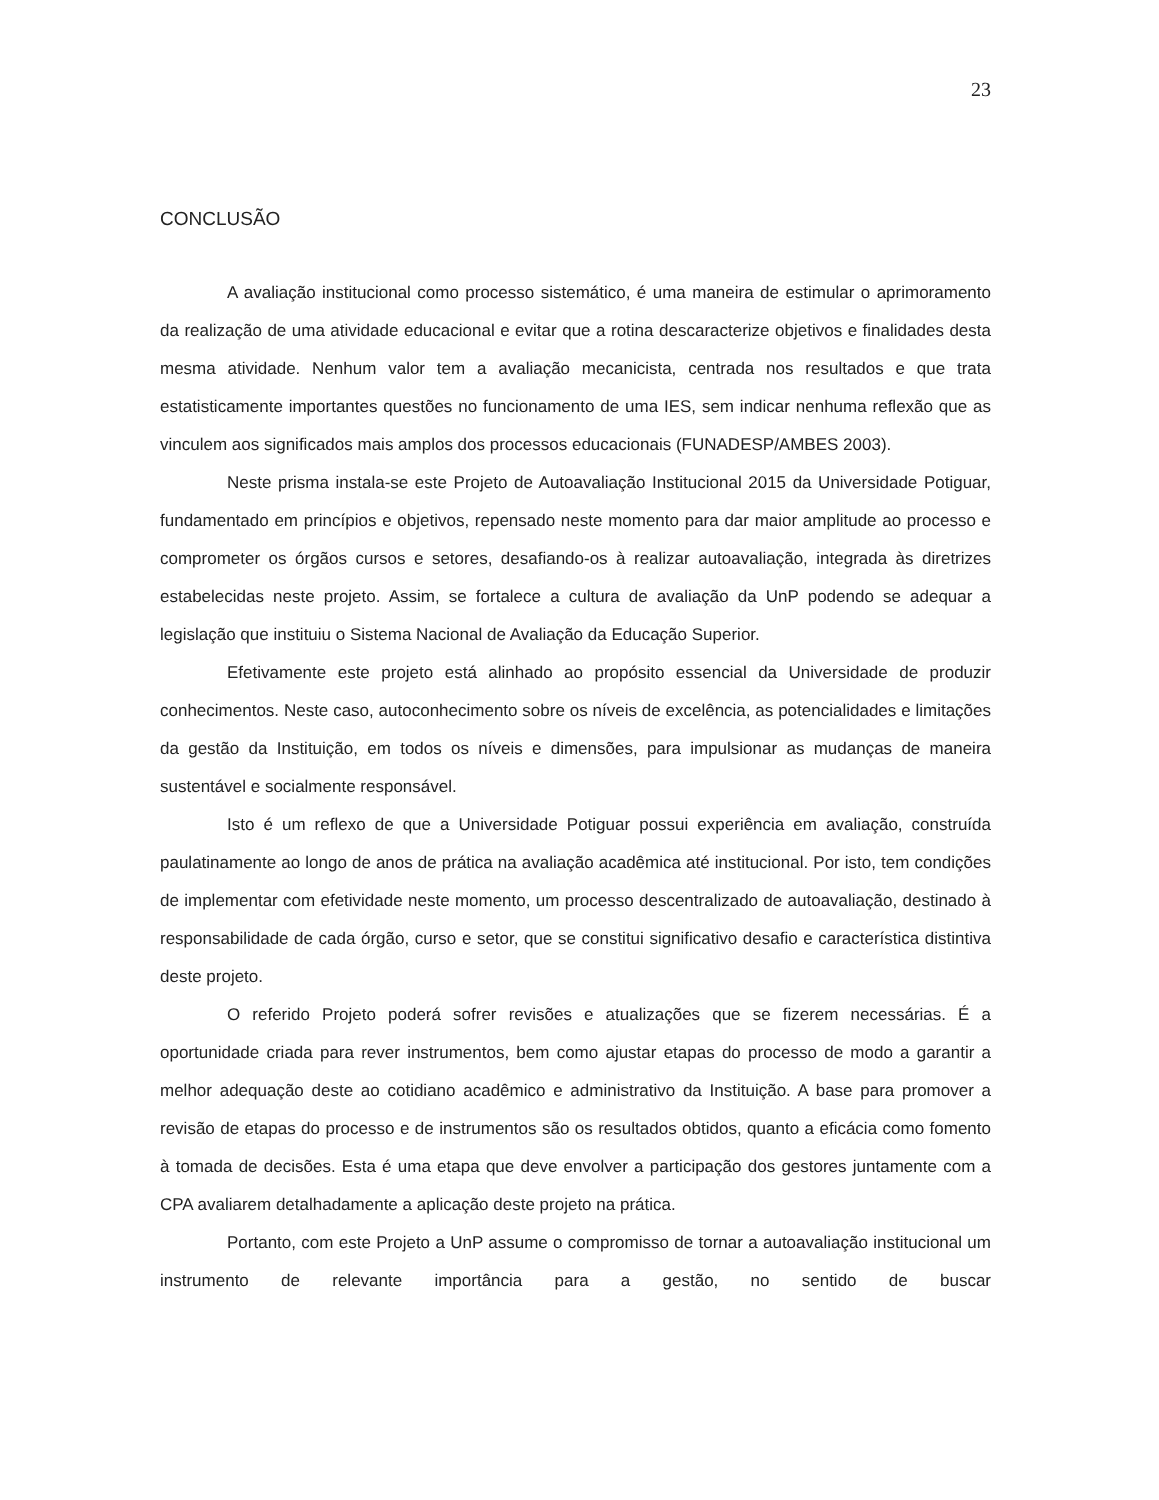23
CONCLUSÃO
A avaliação institucional como processo sistemático, é uma maneira de estimular o aprimoramento da realização de uma atividade educacional e evitar que a rotina descaracterize objetivos e finalidades desta mesma atividade. Nenhum valor tem a avaliação mecanicista, centrada nos resultados e que trata estatisticamente importantes questões no funcionamento de uma IES, sem indicar nenhuma reflexão que as vinculem aos significados mais amplos dos processos educacionais (FUNADESP/AMBES 2003).
Neste prisma instala-se este Projeto de Autoavaliação Institucional 2015 da Universidade Potiguar, fundamentado em princípios e objetivos, repensado neste momento para dar maior amplitude ao processo e comprometer os órgãos cursos e setores, desafiando-os à realizar autoavaliação, integrada às diretrizes estabelecidas neste projeto. Assim, se fortalece a cultura de avaliação da UnP podendo se adequar a legislação que instituiu o Sistema Nacional de Avaliação da Educação Superior.
Efetivamente este projeto está alinhado ao propósito essencial da Universidade de produzir conhecimentos. Neste caso, autoconhecimento sobre os níveis de excelência, as potencialidades e limitações da gestão da Instituição, em todos os níveis e dimensões, para impulsionar as mudanças de maneira sustentável e socialmente responsável.
Isto é um reflexo de que a Universidade Potiguar possui experiência em avaliação, construída paulatinamente ao longo de anos de prática na avaliação acadêmica até institucional. Por isto, tem condições de implementar com efetividade neste momento, um processo descentralizado de autoavaliação, destinado à responsabilidade de cada órgão, curso e setor, que se constitui significativo desafio e característica distintiva deste projeto.
O referido Projeto poderá sofrer revisões e atualizações que se fizerem necessárias. É a oportunidade criada para rever instrumentos, bem como ajustar etapas do processo de modo a garantir a melhor adequação deste ao cotidiano acadêmico e administrativo da Instituição. A base para promover a revisão de etapas do processo e de instrumentos são os resultados obtidos, quanto a eficácia como fomento à tomada de decisões. Esta é uma etapa que deve envolver a participação dos gestores juntamente com a CPA avaliarem detalhadamente a aplicação deste projeto na prática.
Portanto, com este Projeto a UnP assume o compromisso de tornar a autoavaliação institucional um instrumento de relevante importância para a gestão, no sentido de buscar